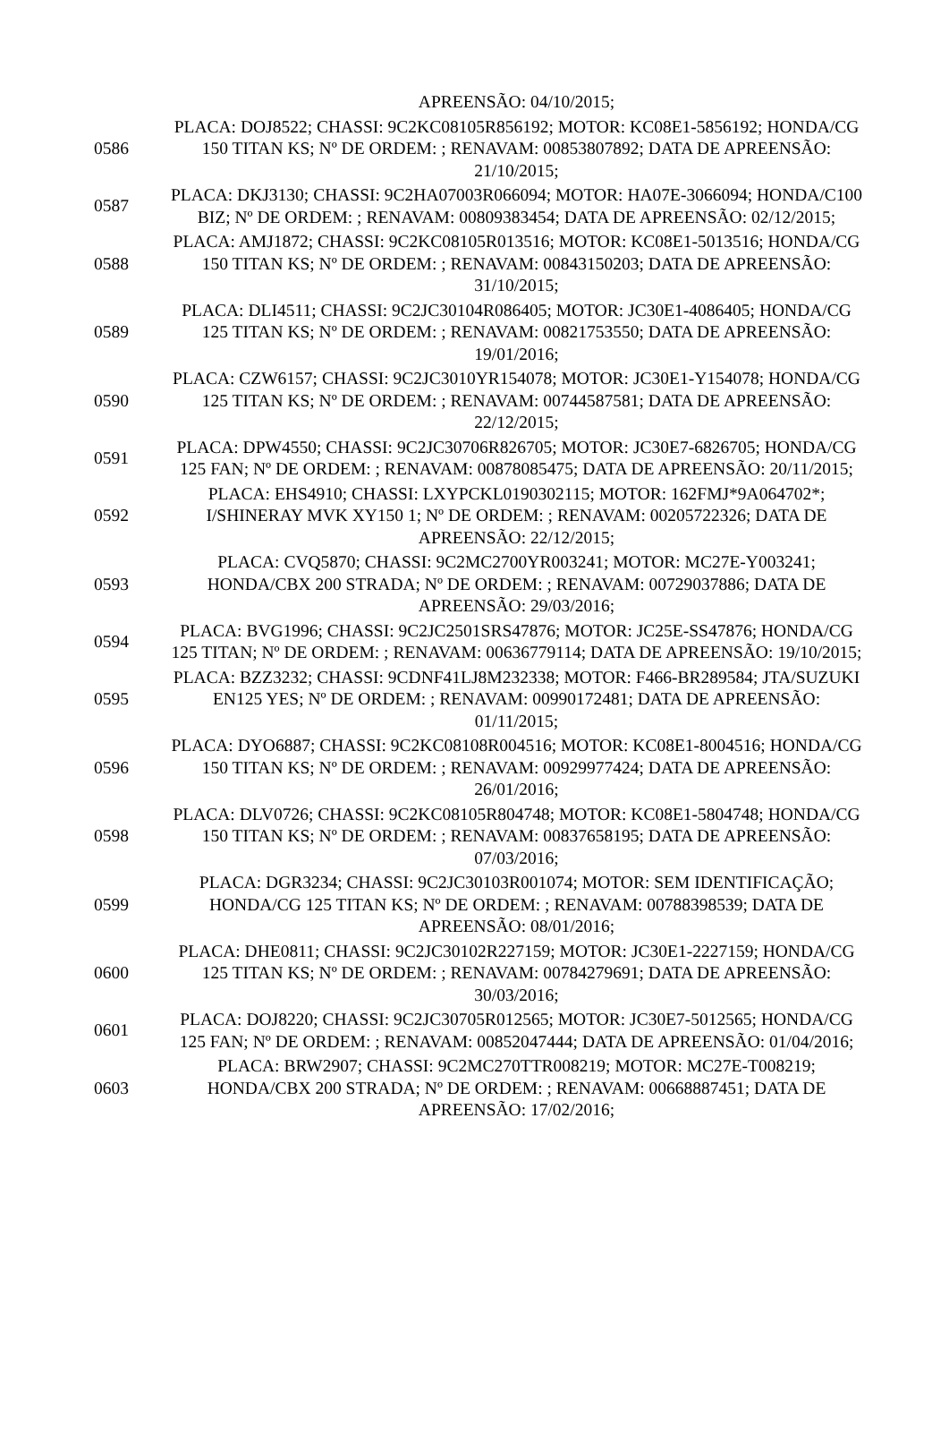| | APREENSÃO: 04/10/2015; |
| 0586 | PLACA: DOJ8522; CHASSI: 9C2KC08105R856192; MOTOR: KC08E1-5856192; HONDA/CG 150 TITAN KS; Nº DE ORDEM: ; RENAVAM: 00853807892; DATA DE APREENSÃO: 21/10/2015; |
| 0587 | PLACA: DKJ3130; CHASSI: 9C2HA07003R066094; MOTOR: HA07E-3066094; HONDA/C100 BIZ; Nº DE ORDEM: ; RENAVAM: 00809383454; DATA DE APREENSÃO: 02/12/2015; |
| 0588 | PLACA: AMJ1872; CHASSI: 9C2KC08105R013516; MOTOR: KC08E1-5013516; HONDA/CG 150 TITAN KS; Nº DE ORDEM: ; RENAVAM: 00843150203; DATA DE APREENSÃO: 31/10/2015; |
| 0589 | PLACA: DLI4511; CHASSI: 9C2JC30104R086405; MOTOR: JC30E1-4086405; HONDA/CG 125 TITAN KS; Nº DE ORDEM: ; RENAVAM: 00821753550; DATA DE APREENSÃO: 19/01/2016; |
| 0590 | PLACA: CZW6157; CHASSI: 9C2JC3010YR154078; MOTOR: JC30E1-Y154078; HONDA/CG 125 TITAN KS; Nº DE ORDEM: ; RENAVAM: 00744587581; DATA DE APREENSÃO: 22/12/2015; |
| 0591 | PLACA: DPW4550; CHASSI: 9C2JC30706R826705; MOTOR: JC30E7-6826705; HONDA/CG 125 FAN; Nº DE ORDEM: ; RENAVAM: 00878085475; DATA DE APREENSÃO: 20/11/2015; |
| 0592 | PLACA: EHS4910; CHASSI: LXYPCKL0190302115; MOTOR: 162FMJ*9A064702*; I/SHINERAY MVK XY150 1; Nº DE ORDEM: ; RENAVAM: 00205722326; DATA DE APREENSÃO: 22/12/2015; |
| 0593 | PLACA: CVQ5870; CHASSI: 9C2MC2700YR003241; MOTOR: MC27E-Y003241; HONDA/CBX 200 STRADA; Nº DE ORDEM: ; RENAVAM: 00729037886; DATA DE APREENSÃO: 29/03/2016; |
| 0594 | PLACA: BVG1996; CHASSI: 9C2JC2501SRS47876; MOTOR: JC25E-SS47876; HONDA/CG 125 TITAN; Nº DE ORDEM: ; RENAVAM: 00636779114; DATA DE APREENSÃO: 19/10/2015; |
| 0595 | PLACA: BZZ3232; CHASSI: 9CDNF41LJ8M232338; MOTOR: F466-BR289584; JTA/SUZUKI EN125 YES; Nº DE ORDEM: ; RENAVAM: 00990172481; DATA DE APREENSÃO: 01/11/2015; |
| 0596 | PLACA: DYO6887; CHASSI: 9C2KC08108R004516; MOTOR: KC08E1-8004516; HONDA/CG 150 TITAN KS; Nº DE ORDEM: ; RENAVAM: 00929977424; DATA DE APREENSÃO: 26/01/2016; |
| 0598 | PLACA: DLV0726; CHASSI: 9C2KC08105R804748; MOTOR: KC08E1-5804748; HONDA/CG 150 TITAN KS; Nº DE ORDEM: ; RENAVAM: 00837658195; DATA DE APREENSÃO: 07/03/2016; |
| 0599 | PLACA: DGR3234; CHASSI: 9C2JC30103R001074; MOTOR: SEM IDENTIFICAÇÃO; HONDA/CG 125 TITAN KS; Nº DE ORDEM: ; RENAVAM: 00788398539; DATA DE APREENSÃO: 08/01/2016; |
| 0600 | PLACA: DHE0811; CHASSI: 9C2JC30102R227159; MOTOR: JC30E1-2227159; HONDA/CG 125 TITAN KS; Nº DE ORDEM: ; RENAVAM: 00784279691; DATA DE APREENSÃO: 30/03/2016; |
| 0601 | PLACA: DOJ8220; CHASSI: 9C2JC30705R012565; MOTOR: JC30E7-5012565; HONDA/CG 125 FAN; Nº DE ORDEM: ; RENAVAM: 00852047444; DATA DE APREENSÃO: 01/04/2016; |
| 0603 | PLACA: BRW2907; CHASSI: 9C2MC270TTR008219; MOTOR: MC27E-T008219; HONDA/CBX 200 STRADA; Nº DE ORDEM: ; RENAVAM: 00668887451; DATA DE APREENSÃO: 17/02/2016; |